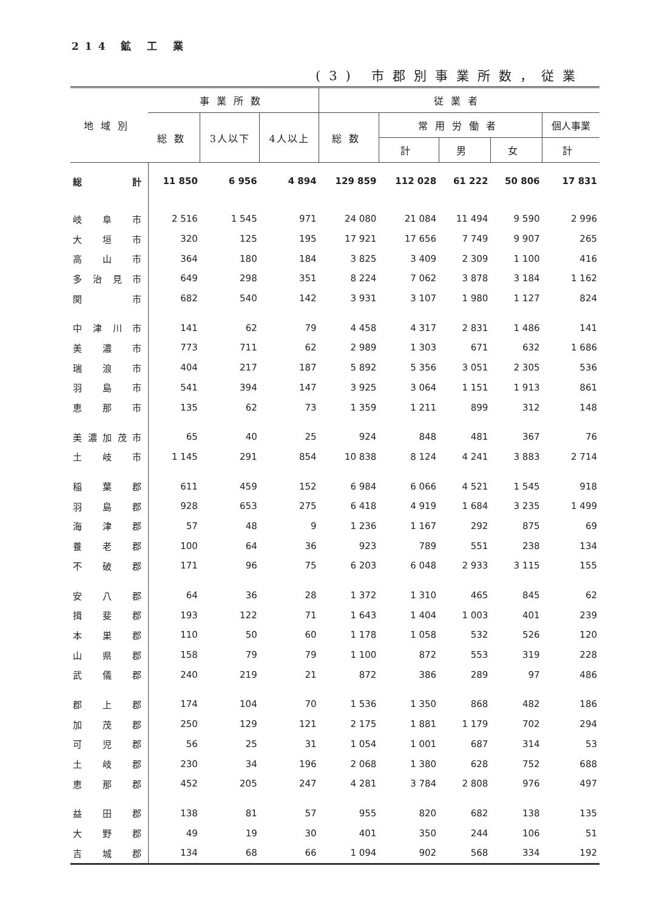214 鉱 工 業
(3) 市郡別事業所数，従業
| 地域別 | 事業所数 | | | 従業者 | | | | |
| --- | --- | --- | --- | --- | --- | --- | --- | --- |
| | 総数 | 3人以下 | 4人以上 | 総数 | 常用労働者 | | | 個人事業 |
| | | | | | 計 | 男 | 女 | 計 |
| 総 計 | 11 850 | 6 956 | 4 894 | 129 859 | 112 028 | 61 222 | 50 806 | 17 831 |
| 岐 阜 市 | 2 516 | 1 545 | 971 | 24 080 | 21 084 | 11 494 | 9 590 | 2 996 |
| 大 垣 市 | 320 | 125 | 195 | 17 921 | 17 656 | 7 749 | 9 907 | 265 |
| 高 山 市 | 364 | 180 | 184 | 3 825 | 3 409 | 2 309 | 1 100 | 416 |
| 多 治 見 市 | 649 | 298 | 351 | 8 224 | 7 062 | 3 878 | 3 184 | 1 162 |
| 関 市 | 682 | 540 | 142 | 3 931 | 3 107 | 1 980 | 1 127 | 824 |
| 中 津 川 市 | 141 | 62 | 79 | 4 458 | 4 317 | 2 831 | 1 486 | 141 |
| 美 濃 市 | 773 | 711 | 62 | 2 989 | 1 303 | 671 | 632 | 1 686 |
| 瑞 浪 市 | 404 | 217 | 187 | 5 892 | 5 356 | 3 051 | 2 305 | 536 |
| 羽 島 市 | 541 | 394 | 147 | 3 925 | 3 064 | 1 151 | 1 913 | 861 |
| 恵 那 市 | 135 | 62 | 73 | 1 359 | 1 211 | 899 | 312 | 148 |
| 美 濃 加 茂 市 | 65 | 40 | 25 | 924 | 848 | 481 | 367 | 76 |
| 土 岐 市 | 1 145 | 291 | 854 | 10 838 | 8 124 | 4 241 | 3 883 | 2 714 |
| 稲 葉 郡 | 611 | 459 | 152 | 6 984 | 6 066 | 4 521 | 1 545 | 918 |
| 羽 島 郡 | 928 | 653 | 275 | 6 418 | 4 919 | 1 684 | 3 235 | 1 499 |
| 海 津 郡 | 57 | 48 | 9 | 1 236 | 1 167 | 292 | 875 | 69 |
| 養 老 郡 | 100 | 64 | 36 | 923 | 789 | 551 | 238 | 134 |
| 不 破 郡 | 171 | 96 | 75 | 6 203 | 6 048 | 2 933 | 3 115 | 155 |
| 安 八 郡 | 64 | 36 | 28 | 1 372 | 1 310 | 465 | 845 | 62 |
| 揖 斐 郡 | 193 | 122 | 71 | 1 643 | 1 404 | 1 003 | 401 | 239 |
| 本 巣 郡 | 110 | 50 | 60 | 1 178 | 1 058 | 532 | 526 | 120 |
| 山 県 郡 | 158 | 79 | 79 | 1 100 | 872 | 553 | 319 | 228 |
| 武 儀 郡 | 240 | 219 | 21 | 872 | 386 | 289 | 97 | 486 |
| 郡 上 郡 | 174 | 104 | 70 | 1 536 | 1 350 | 868 | 482 | 186 |
| 加 茂 郡 | 250 | 129 | 121 | 2 175 | 1 881 | 1 179 | 702 | 294 |
| 可 児 郡 | 56 | 25 | 31 | 1 054 | 1 001 | 687 | 314 | 53 |
| 土 岐 郡 | 230 | 34 | 196 | 2 068 | 1 380 | 628 | 752 | 688 |
| 恵 那 郡 | 452 | 205 | 247 | 4 281 | 3 784 | 2 808 | 976 | 497 |
| 益 田 郡 | 138 | 81 | 57 | 955 | 820 | 682 | 138 | 135 |
| 大 野 郡 | 49 | 19 | 30 | 401 | 350 | 244 | 106 | 51 |
| 吉 城 郡 | 134 | 68 | 66 | 1 094 | 902 | 568 | 334 | 192 |